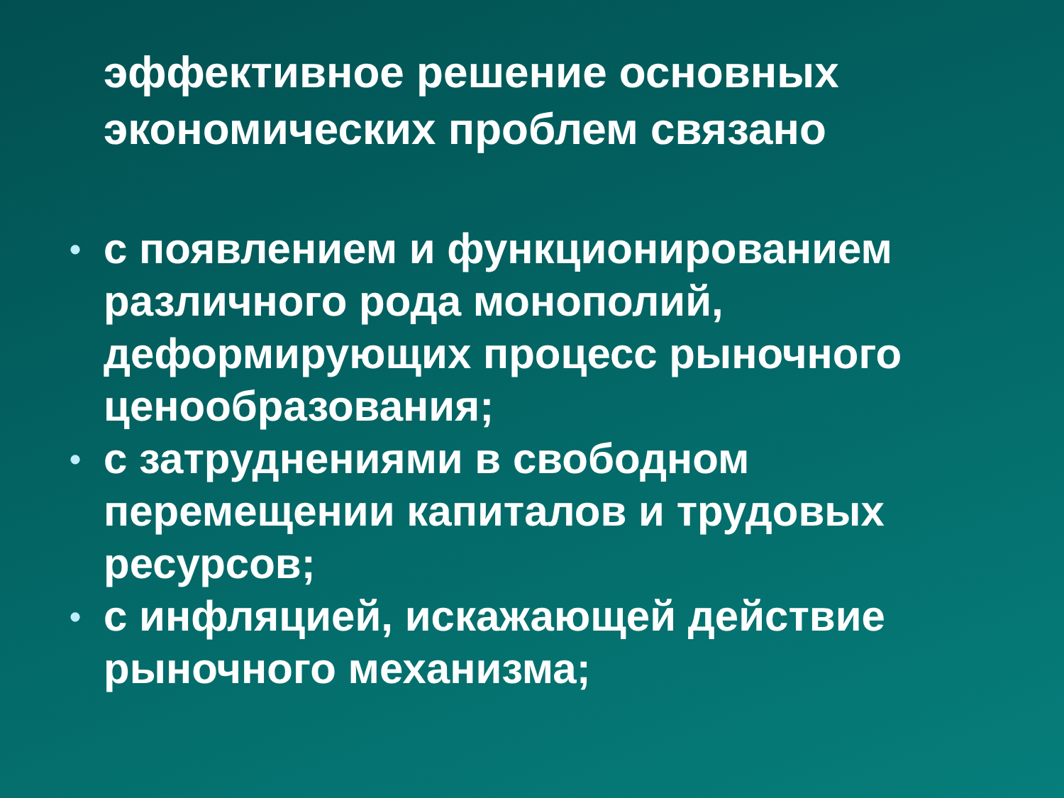эффективное решение основных экономических проблем связано
• с появлением и функционированием различного рода монополий, деформирующих процесс рыночного ценообразования;
• с затруднениями в свободном перемещении капиталов и трудовых ресурсов;
• с инфляцией, искажающей действие рыночного механизма;